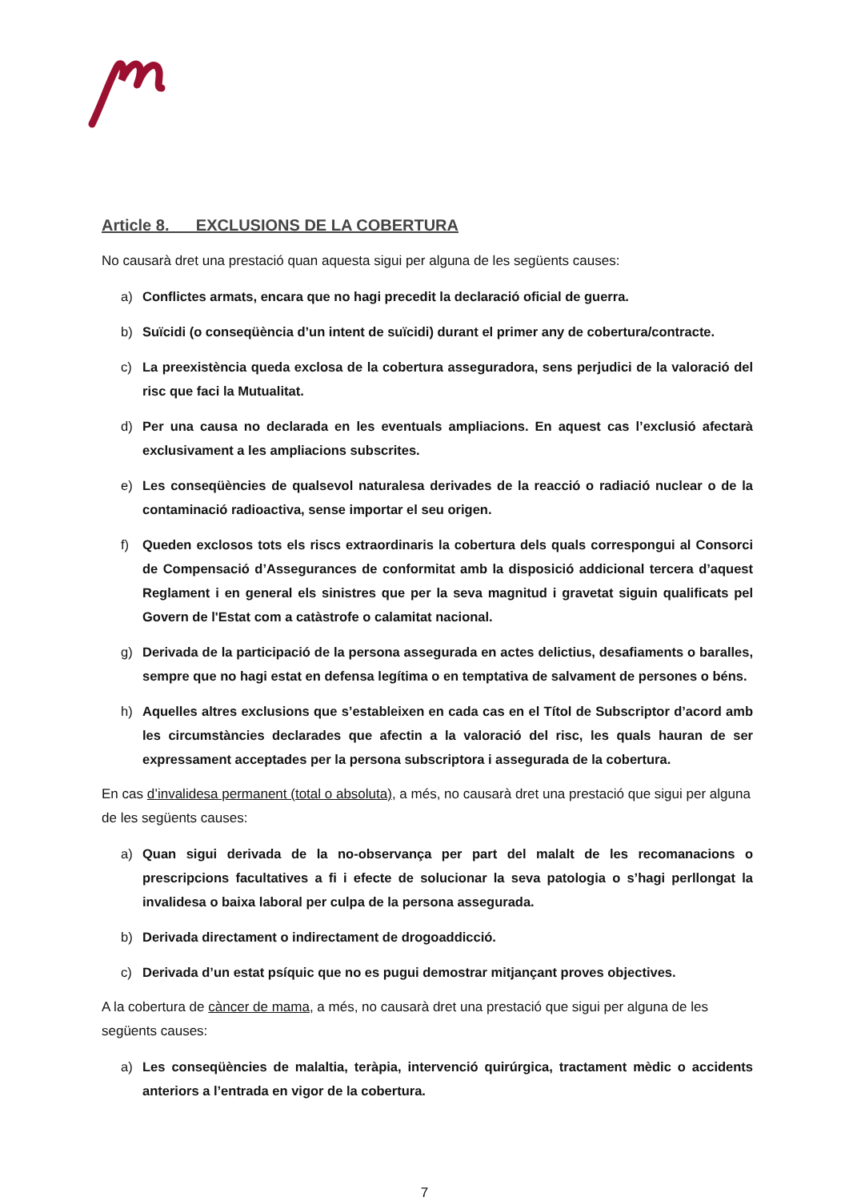Article 8. EXCLUSIONS DE LA COBERTURA
No causarà dret una prestació quan aquesta sigui per alguna de les següents causes:
a) Conflictes armats, encara que no hagi precedit la declaració oficial de guerra.
b) Suïcidi (o conseqüència d’un intent de suïcidi) durant el primer any de cobertura/contracte.
c) La preexistència queda exclosa de la cobertura asseguradora, sens perjudici de la valoració del risc que faci la Mutualitat.
d) Per una causa no declarada en les eventuals ampliacions. En aquest cas l’exclusió afectarà exclusivament a les ampliacions subscrites.
e) Les conseqüències de qualsevol naturalesa derivades de la reacció o radiació nuclear o de la contaminació radioactiva, sense importar el seu origen.
f) Queden exclosos tots els riscs extraordinaris la cobertura dels quals correspongui al Consorci de Compensació d’Assegurances de conformitat amb la disposició addicional tercera d’aquest Reglament i en general els sinistres que per la seva magnitud i gravetat siguin qualificats pel Govern de l'Estat com a catàstrofe o calamitat nacional.
g) Derivada de la participació de la persona assegurada en actes delictius, desafiaments o baralles, sempre que no hagi estat en defensa legítima o en temptativa de salvament de persones o béns.
h) Aquelles altres exclusions que s’estableixen en cada cas en el Títol de Subscriptor d’acord amb les circumstàncies declarades que afectin a la valoració del risc, les quals hauran de ser expressament acceptades per la persona subscriptora i assegurada de la cobertura.
En cas d’invalidesa permanent (total o absoluta), a més, no causarà dret una prestació que sigui per alguna de les següents causes:
a) Quan sigui derivada de la no-observança per part del malalt de les recomanacions o prescripcions facultatives a fi i efecte de solucionar la seva patologia o s’hagi perllongat la invalidesa o baixa laboral per culpa de la persona assegurada.
b) Derivada directament o indirectament de drogoaddicció.
c) Derivada d’un estat psíquic que no es pugui demostrar mitjançant proves objectives.
A la cobertura de càncer de mama, a més, no causarà dret una prestació que sigui per alguna de les següents causes:
a) Les conseqüències de malaltia, teràpia, intervenció quirúrgica, tractament mèdic o accidents anteriors a l’entrada en vigor de la cobertura.
7